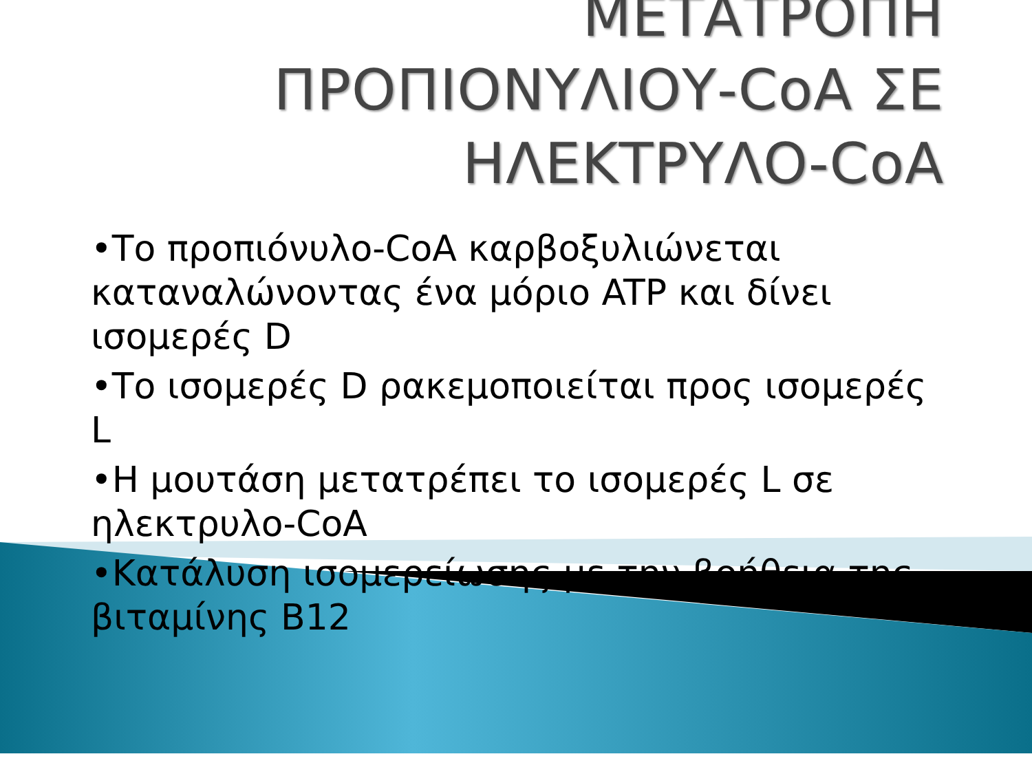ΜΕΤΑΤΡΟΠΗ
ΠΡΟΠΙΟΝΥΛΙΟΥ-CoA ΣΕ
ΗΛΕΚΤΡΥΛΟ-CoA
•Το προπιόνυλο-CoA καρβοξυλιώνεται καταναλώνοντας ένα μόριο ATP και δίνει ισομερές D
•Το ισομερές D ρακεμοποιείται προς ισομερές L
•Η μουτάση μετατρέπει το ισομερές L σε ηλεκτρυλο-CoA
•Κατάλυση ισομερείωσης με την βοήθεια της βιταμίνης B12